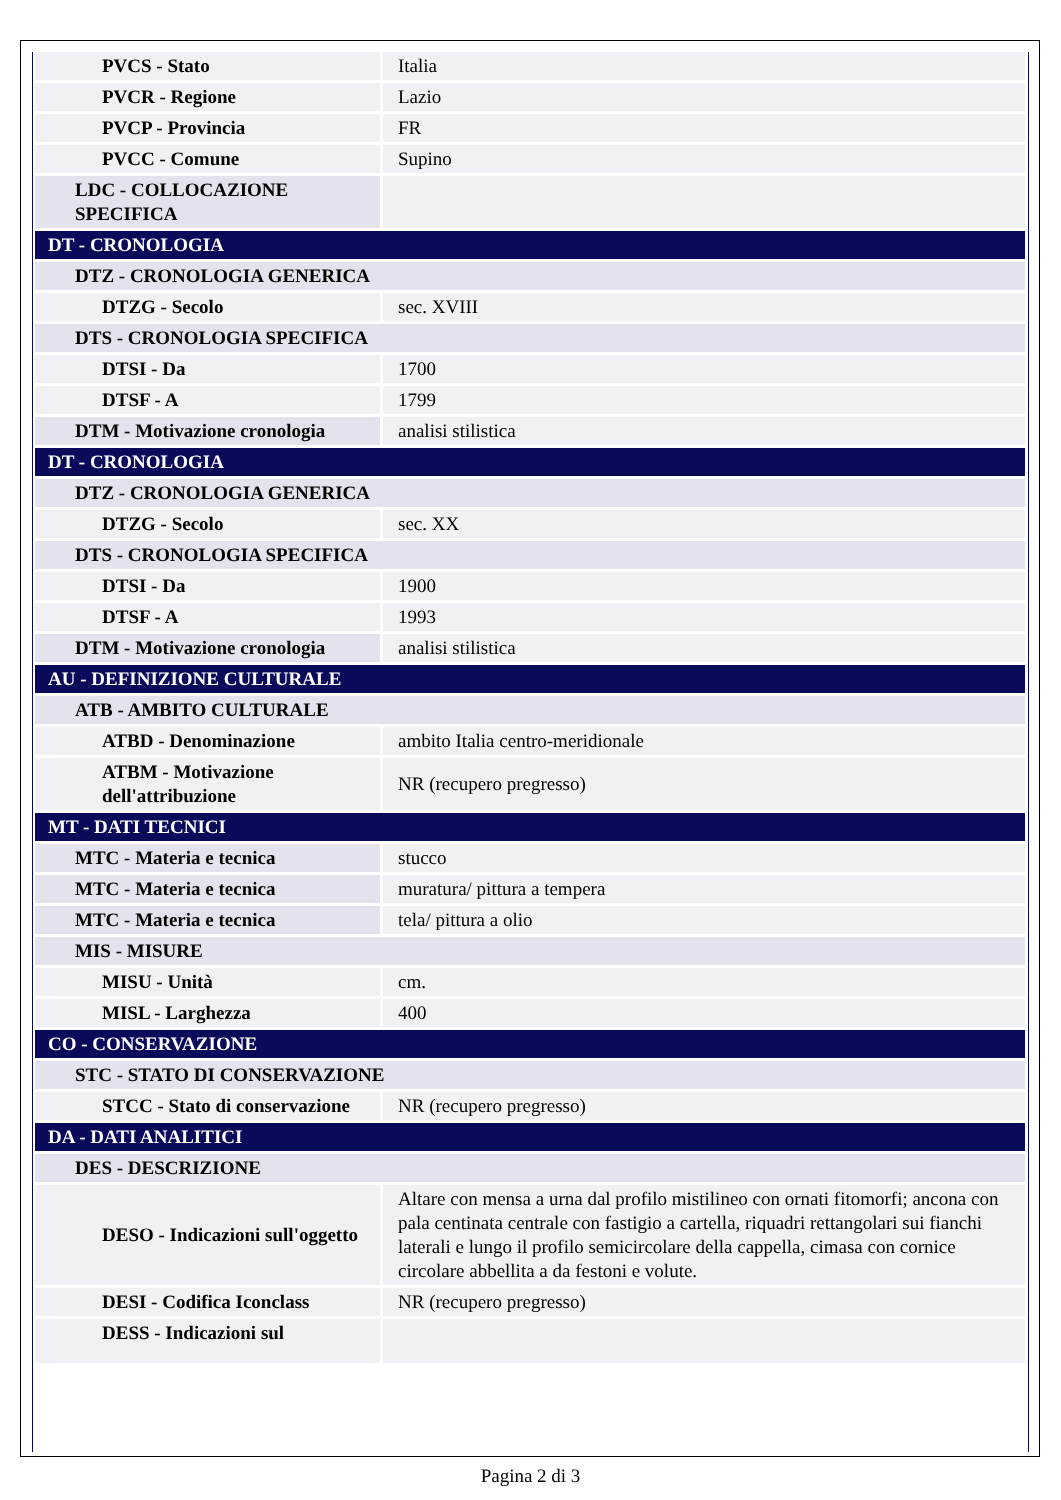| PVCS - Stato | Italia |
| PVCR - Regione | Lazio |
| PVCP - Provincia | FR |
| PVCC - Comune | Supino |
| LDC - COLLOCAZIONE SPECIFICA | |
| DT - CRONOLOGIA | |
| DTZ - CRONOLOGIA GENERICA | |
| DTZG - Secolo | sec. XVIII |
| DTS - CRONOLOGIA SPECIFICA | |
| DTSI - Da | 1700 |
| DTSF - A | 1799 |
| DTM - Motivazione cronologia | analisi stilistica |
| DT - CRONOLOGIA | |
| DTZ - CRONOLOGIA GENERICA | |
| DTZG - Secolo | sec. XX |
| DTS - CRONOLOGIA SPECIFICA | |
| DTSI - Da | 1900 |
| DTSF - A | 1993 |
| DTM - Motivazione cronologia | analisi stilistica |
| AU - DEFINIZIONE CULTURALE | |
| ATB - AMBITO CULTURALE | |
| ATBD - Denominazione | ambito Italia centro-meridionale |
| ATBM - Motivazione dell'attribuzione | NR (recupero pregresso) |
| MT - DATI TECNICI | |
| MTC - Materia e tecnica | stucco |
| MTC - Materia e tecnica | muratura/ pittura a tempera |
| MTC - Materia e tecnica | tela/ pittura a olio |
| MIS - MISURE | |
| MISU - Unità | cm. |
| MISL - Larghezza | 400 |
| CO - CONSERVAZIONE | |
| STC - STATO DI CONSERVAZIONE | |
| STCC - Stato di conservazione | NR (recupero pregresso) |
| DA - DATI ANALITICI | |
| DES - DESCRIZIONE | |
| DESO - Indicazioni sull'oggetto | Altare con mensa a urna dal profilo mistilineo con ornati fitomorfi; ancona con pala centinata centrale con fastigio a cartella, riquadri rettangolari sui fianchi laterali e lungo il profilo semicircolare della cappella, cimasa con cornice circolare abbellita a da festoni e volute. |
| DESI - Codifica Iconclass | NR (recupero pregresso) |
| DESS - Indicazioni sul | |
Pagina 2 di 3